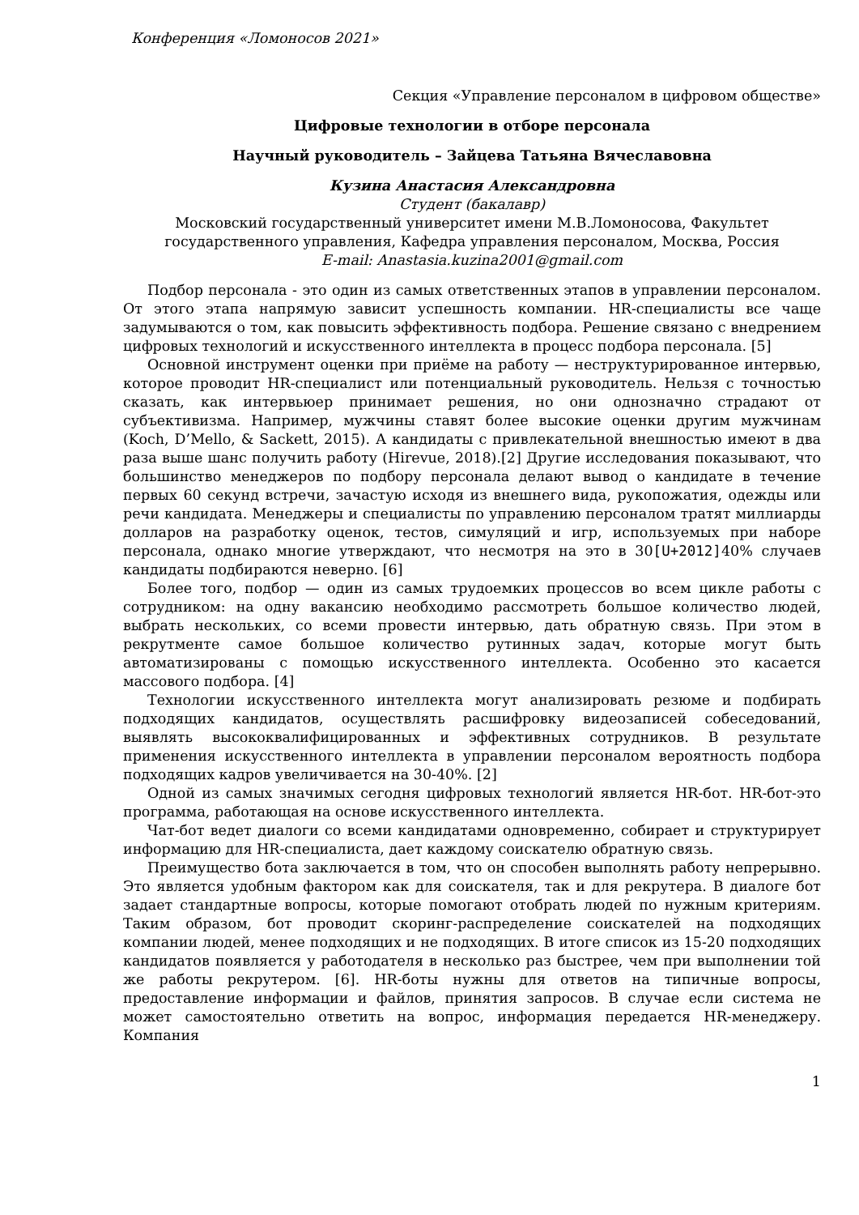Конференция «Ломоносов 2021»
Секция «Управление персоналом в цифровом обществе»
Цифровые технологии в отборе персонала
Научный руководитель – Зайцева Татьяна Вячеславовна
Кузина Анастасия Александровна
Студент (бакалавр)
Московский государственный университет имени М.В.Ломоносова, Факультет государственного управления, Кафедра управления персоналом, Москва, Россия
E-mail: Anastasia.kuzina2001@gmail.com
Подбор персонала - это один из самых ответственных этапов в управлении персоналом. От этого этапа напрямую зависит успешность компании. HR-специалисты все чаще задумываются о том, как повысить эффективность подбора. Решение связано с внедрением цифровых технологий и искусственного интеллекта в процесс подбора персонала. [5]
Основной инструмент оценки при приёме на работу — неструктурированное интервью, которое проводит HR-специалист или потенциальный руководитель. Нельзя с точностью сказать, как интервьюер принимает решения, но они однозначно страдают от субъективизма. Например, мужчины ставят более высокие оценки другим мужчинам (Koch, D’Mello, & Sackett, 2015). А кандидаты с привлекательной внешностью имеют в два раза выше шанс получить работу (Hirevue, 2018).[2] Другие исследования показывают, что большинство менеджеров по подбору персонала делают вывод о кандидате в течение первых 60 секунд встречи, зачастую исходя из внешнего вида, рукопожатия, одежды или речи кандидата. Менеджеры и специалисты по управлению персоналом тратят миллиарды долларов на разработку оценок, тестов, симуляций и игр, используемых при наборе персонала, однако многие утверждают, что несмотря на это в 30[U+2012] 40% случаев кандидаты подбираются неверно. [6]
Более того, подбор — один из самых трудоемких процессов во всем цикле работы с сотрудником: на одну вакансию необходимо рассмотреть большое количество людей, выбрать нескольких, со всеми провести интервью, дать обратную связь. При этом в рекрутменте самое большое количество рутинных задач, которые могут быть автоматизированы с помощью искусственного интеллекта. Особенно это касается массового подбора. [4]
Технологии искусственного интеллекта могут анализировать резюме и подбирать подходящих кандидатов, осуществлять расшифровку видеозаписей собеседований, выявлять высококвалифицированных и эффективных сотрудников. В результате применения искусственного интеллекта в управлении персоналом вероятность подбора подходящих кадров увеличивается на 30-40%. [2]
Одной из самых значимых сегодня цифровых технологий является HR-бот. HR-бот-это программа, работающая на основе искусственного интеллекта.
Чат-бот ведет диалоги со всеми кандидатами одновременно, собирает и структурирует информацию для HR-специалиста, дает каждому соискателю обратную связь.
Преимущество бота заключается в том, что он способен выполнять работу непрерывно. Это является удобным фактором как для соискателя, так и для рекрутера. В диалоге бот задает стандартные вопросы, которые помогают отобрать людей по нужным критериям. Таким образом, бот проводит скоринг-распределение соискателей на подходящих компании людей, менее подходящих и не подходящих. В итоге список из 15-20 подходящих кандидатов появляется у работодателя в несколько раз быстрее, чем при выполнении той же работы рекрутером. [6]. HR-боты нужны для ответов на типичные вопросы, предоставление информации и файлов, принятия запросов. В случае если система не может самостоятельно ответить на вопрос, информация передается HR-менеджеру. Компания
1